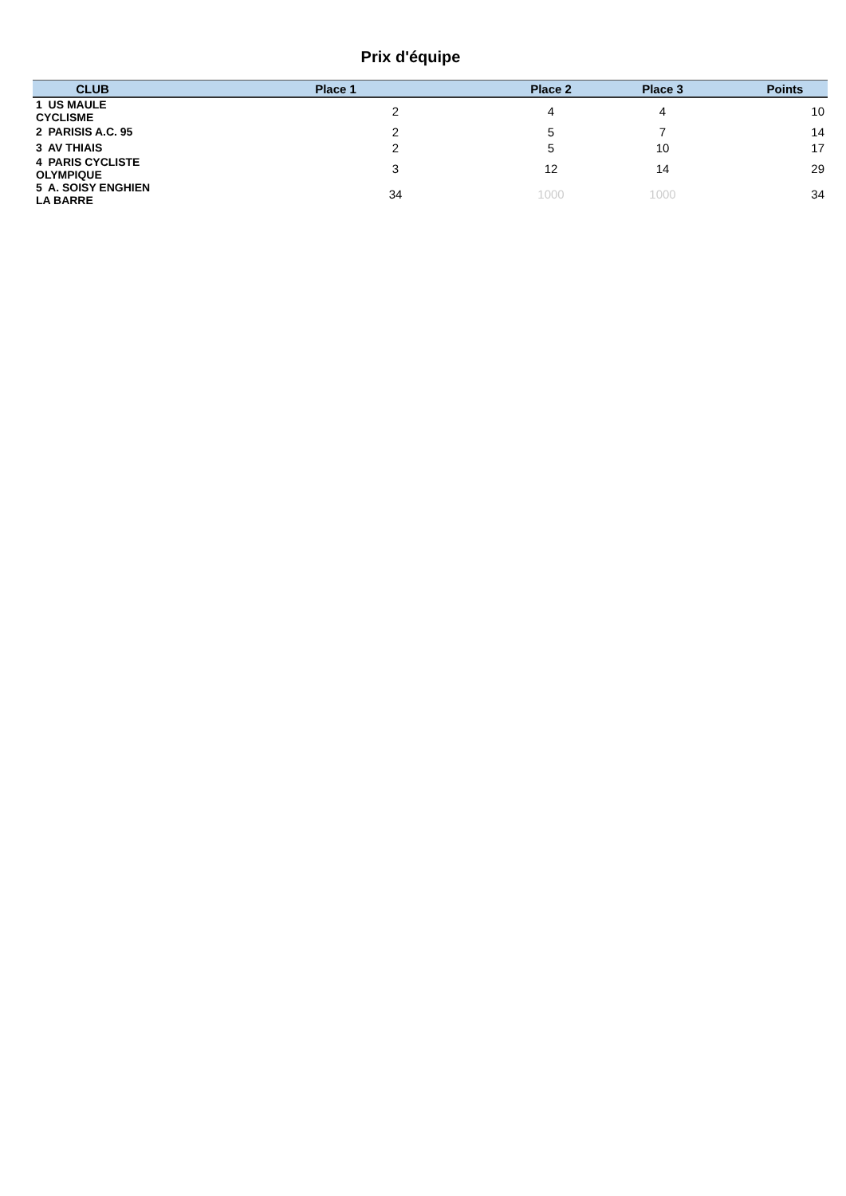Prix d'équipe
| CLUB | Place 1 | Place 2 | Place 3 | Points |
| --- | --- | --- | --- | --- |
| 1 US MAULE CYCLISME | 2 | 4 | 4 | 10 |
| 2 PARISIS A.C. 95 | 2 | 5 | 7 | 14 |
| 3 AV THIAIS | 2 | 5 | 10 | 17 |
| 4 PARIS CYCLISTE OLYMPIQUE | 3 | 12 | 14 | 29 |
| 5 A. SOISY ENGHIEN LA BARRE | 34 | 1000 | 1000 | 34 |